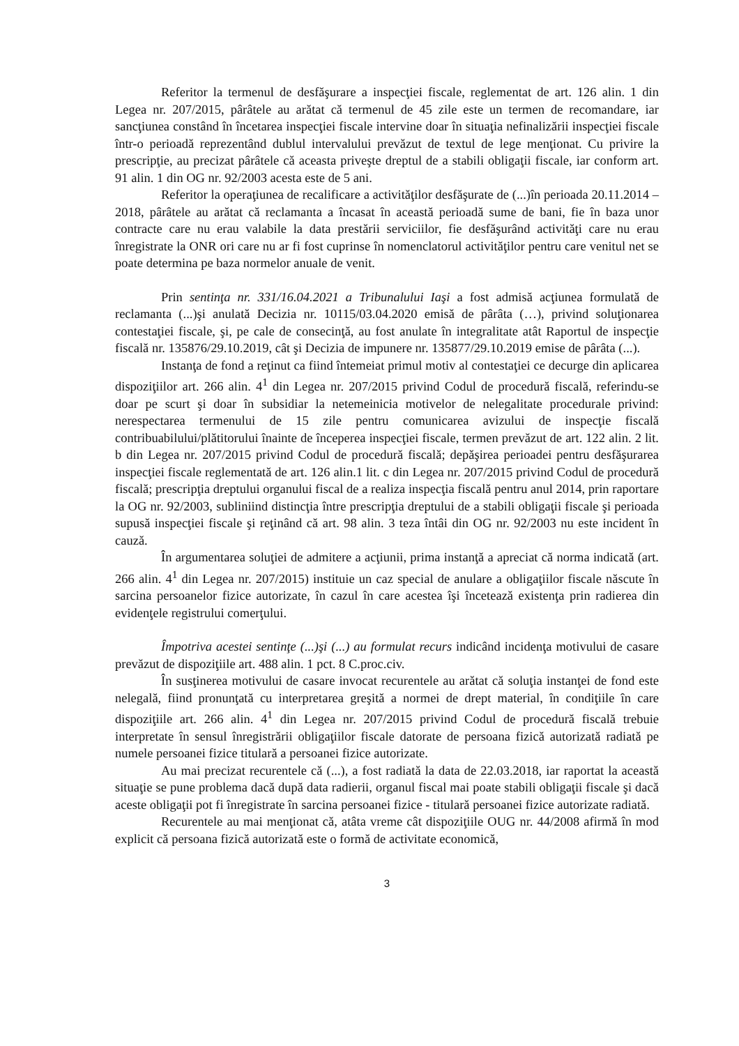Referitor la termenul de desfăşurare a inspecţiei fiscale, reglementat de art. 126 alin. 1 din Legea nr. 207/2015, pârâtele au arătat că termenul de 45 zile este un termen de recomandare, iar sancţiunea constând în încetarea inspecţiei fiscale intervine doar în situaţia nefinalizării inspecţiei fiscale într-o perioadă reprezentând dublul intervalului prevăzut de textul de lege menţionat. Cu privire la prescripţie, au precizat pârâtele că aceasta priveşte dreptul de a stabili obligaţii fiscale, iar conform art. 91 alin. 1 din OG nr. 92/2003 acesta este de 5 ani.
Referitor la operaţiunea de recalificare a activităţilor desfăşurate de (...)în perioada 20.11.2014 – 2018, pârâtele au arătat că reclamanta a încasat în această perioadă sume de bani, fie în baza unor contracte care nu erau valabile la data prestării serviciilor, fie desfăşurând activităţi care nu erau înregistrate la ONR ori care nu ar fi fost cuprinse în nomenclatorul activităţilor pentru care venitul net se poate determina pe baza normelor anuale de venit.
Prin sentinţa nr. 331/16.04.2021 a Tribunalului Iaşi a fost admisă acţiunea formulată de reclamanta (...)şi anulată Decizia nr. 10115/03.04.2020 emisă de pârâta (…), privind soluţionarea contestaţiei fiscale, şi, pe cale de consecinţă, au fost anulate în integralitate atât Raportul de inspecţie fiscală nr. 135876/29.10.2019, cât şi Decizia de impunere nr. 135877/29.10.2019 emise de pârâta (...).
Instanţa de fond a reţinut ca fiind întemeiat primul motiv al contestaţiei ce decurge din aplicarea dispoziţiilor art. 266 alin. 4<sup>1</sup> din Legea nr. 207/2015 privind Codul de procedură fiscală, referindu-se doar pe scurt şi doar în subsidiar la netemeinicia motivelor de nelegalitate procedurale privind: nerespectarea termenului de 15 zile pentru comunicarea avizului de inspecţie fiscală contribuabilului/plătitorului înainte de începerea inspecţiei fiscale, termen prevăzut de art. 122 alin. 2 lit. b din Legea nr. 207/2015 privind Codul de procedură fiscală; depăşirea perioadei pentru desfăşurarea inspecţiei fiscale reglementată de art. 126 alin.1 lit. c din Legea nr. 207/2015 privind Codul de procedură fiscală; prescripţia dreptului organului fiscal de a realiza inspecţia fiscală pentru anul 2014, prin raportare la OG nr. 92/2003, subliniind distincţia între prescripţia dreptului de a stabili obligaţii fiscale şi perioada supusă inspecţiei fiscale şi reţinând că art. 98 alin. 3 teza întâi din OG nr. 92/2003 nu este incident în cauză.
În argumentarea soluţiei de admitere a acţiunii, prima instanţă a apreciat că norma indicată (art. 266 alin. 4<sup>1</sup> din Legea nr. 207/2015) instituie un caz special de anulare a obligaţiilor fiscale născute în sarcina persoanelor fizice autorizate, în cazul în care acestea îşi încetează existenţa prin radierea din evidenţele registrului comerţului.
Împotriva acestei sentinţe (...)şi (...) au formulat recurs indicând incidenţa motivului de casare prevăzut de dispoziţiile art. 488 alin. 1 pct. 8 C.proc.civ.
În susţinerea motivului de casare invocat recurentele au arătat că soluţia instanţei de fond este nelegală, fiind pronunţată cu interpretarea greşită a normei de drept material, în condiţiile în care dispoziţiile art. 266 alin. 4<sup>1</sup> din Legea nr. 207/2015 privind Codul de procedură fiscală trebuie interpretate în sensul înregistrării obligaţiilor fiscale datorate de persoana fizică autorizată radiată pe numele persoanei fizice titulară a persoanei fizice autorizate.
Au mai precizat recurentele că (...), a fost radiată la data de 22.03.2018, iar raportat la această situaţie se pune problema dacă după data radierii, organul fiscal mai poate stabili obligaţii fiscale şi dacă aceste obligaţii pot fi înregistrate în sarcina persoanei fizice - titulară persoanei fizice autorizate radiată.
Recurentele au mai menţionat că, atâta vreme cât dispoziţiile OUG nr. 44/2008 afirmă în mod explicit că persoana fizică autorizată este o formă de activitate economică,
3